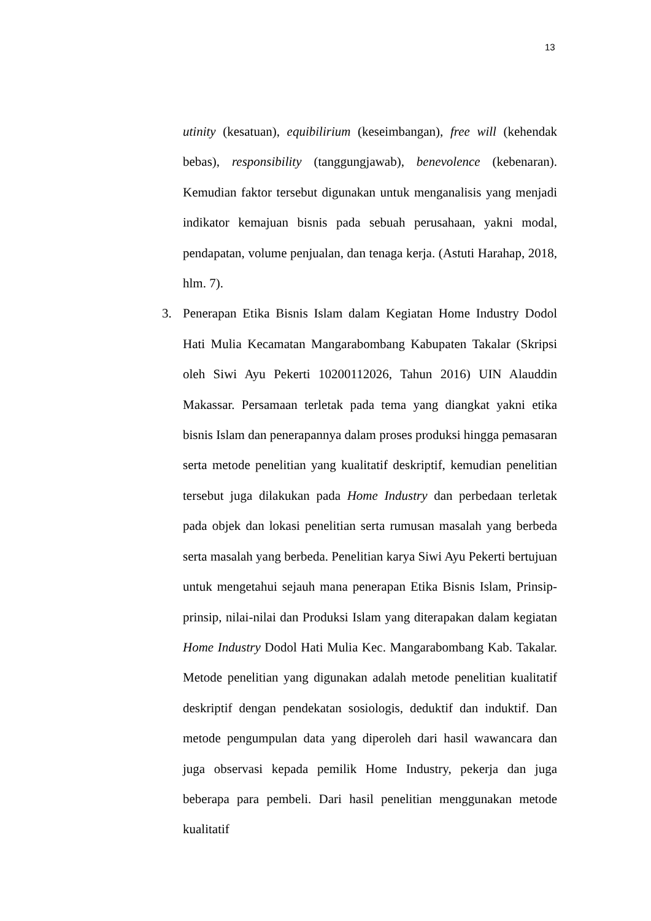13
utinity (kesatuan), equibilirium (keseimbangan), free will (kehendak bebas), responsibility (tanggungjawab), benevolence (kebenaran). Kemudian faktor tersebut digunakan untuk menganalisis yang menjadi indikator kemajuan bisnis pada sebuah perusahaan, yakni modal, pendapatan, volume penjualan, dan tenaga kerja. (Astuti Harahap, 2018, hlm. 7).
3. Penerapan Etika Bisnis Islam dalam Kegiatan Home Industry Dodol Hati Mulia Kecamatan Mangarabombang Kabupaten Takalar (Skripsi oleh Siwi Ayu Pekerti 10200112026, Tahun 2016) UIN Alauddin Makassar. Persamaan terletak pada tema yang diangkat yakni etika bisnis Islam dan penerapannya dalam proses produksi hingga pemasaran serta metode penelitian yang kualitatif deskriptif, kemudian penelitian tersebut juga dilakukan pada Home Industry dan perbedaan terletak pada objek dan lokasi penelitian serta rumusan masalah yang berbeda serta masalah yang berbeda. Penelitian karya Siwi Ayu Pekerti bertujuan untuk mengetahui sejauh mana penerapan Etika Bisnis Islam, Prinsip-prinsip, nilai-nilai dan Produksi Islam yang diterapakan dalam kegiatan Home Industry Dodol Hati Mulia Kec. Mangarabombang Kab. Takalar. Metode penelitian yang digunakan adalah metode penelitian kualitatif deskriptif dengan pendekatan sosiologis, deduktif dan induktif. Dan metode pengumpulan data yang diperoleh dari hasil wawancara dan juga observasi kepada pemilik Home Industry, pekerja dan juga beberapa para pembeli. Dari hasil penelitian menggunakan metode kualitatif